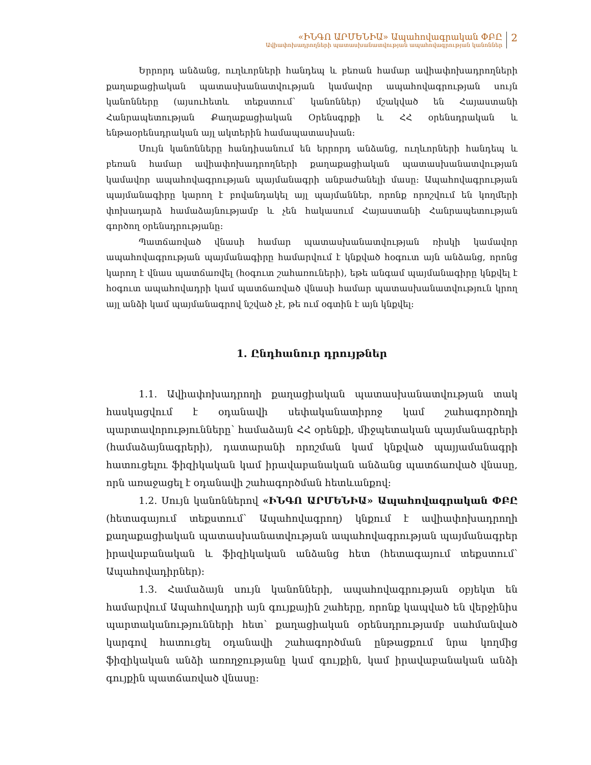«ԻՆԳՈ ԱՐՄԵՆԻԱ» Ապահովագրական ՓԲԸ
Ավիափոխադրողների պատասխանատվության ապահովագրության կանոններ
2
Երրորդ անձանց, ուղևորների հանդեպ և բեռան համար ավիափոխադրողների քաղաքացիական պատասխանատվության կամավոր ապահովագրության սույն կանոնները (այսուհետև տեքստում՝ կանոններ) մշակված են Հայաստանի Հանրապետության Քաղաքացիական Օրենսգրքի և ՀՀ օրենսդրական և ենթաօրենսդրական այլ ակտերին համապատասխան:
Սույն կանոնները հանդիսանում են երրորդ անձանց, ուղևորների հանդեպ և բեռան համար ավիափոխադրողների քաղաքացիական պատասխանատվության կամավոր ապահովագրության պայմանագրի անբաժանելի մասը: Ապահովագրության պայմանագիրը կարող է բովանդակել այլ պայմաններ, որոնք որոշվում են կողմերի փոխադարձ համաձայնությամբ և չեն հակասում Հայաստանի Հանրապետության գործող օրենսդրությանը:
Պատճառված վնասի համար պատասխանատվության ռիսկի կամավոր ապահովագրության պայմանագիրը համարվում է կնքված հօգուտ այն անձանց, որոնց կարող է վնաս պատճառվել (հօգուտ շահառուների), եթե անգամ պայմանագիրը կնքվել է հօգուտ ապահովադրի կամ պատճառված վնասի համար պատասխանատվություն կրող այլ անձի կամ պայմանագրով նշված չէ, թե ում օգտին է այն կնքվել:
1. Ընդհանուր դրույթներ
1.1. Ավիափոխադրողի քաղացիական պատասխանատվության տակ հասկացվում է օդանավի սեփականատիրոջ կամ շահագործողի պարտավորությունները՝ համաձայն ՀՀ օրենքի, միջպետական պայմանագրերի (համաձայնագրերի), դատարանի որոշման կամ կնքված պայյամանագրի հատուցելու ֆիզիկական կամ իրավաբանական անձանց պատճառված վնասը, որն առաջացել է օդանավի շահագործման հետևանքով:
1.2. Սույն կանոններով «ԻՆԳՈ ԱՐՄԵՆԻԱ» Ապահովագրական ՓԲԸ (հետագայում տեքստում՝ Ապահովագրող) կնքում է ավիափոխադրողի քաղաքացիական պատասխանատվության ապահովագրության պայմանագրեր իրավաբանական և ֆիզիկական անձանց հետ (հետագայում տեքստում՝ Ապահովադիրներ):
1.3. Համաձայն սույն կանոնների, ապահովագրության օբյեկտ են համարվում Ապահովադրի այն գույքային շահերը, որոնք կապված են վերջինիս պարտականությունների հետ՝ քաղացիական օրենսդրությամբ սահմանված կարգով հատուցել օդանավի շահագործման ընթացքում նրա կողմից ֆիզիկական անձի առողջությանը կամ գույքին, կամ իրավաբանական անձի գույքին պատճառված վնասը: